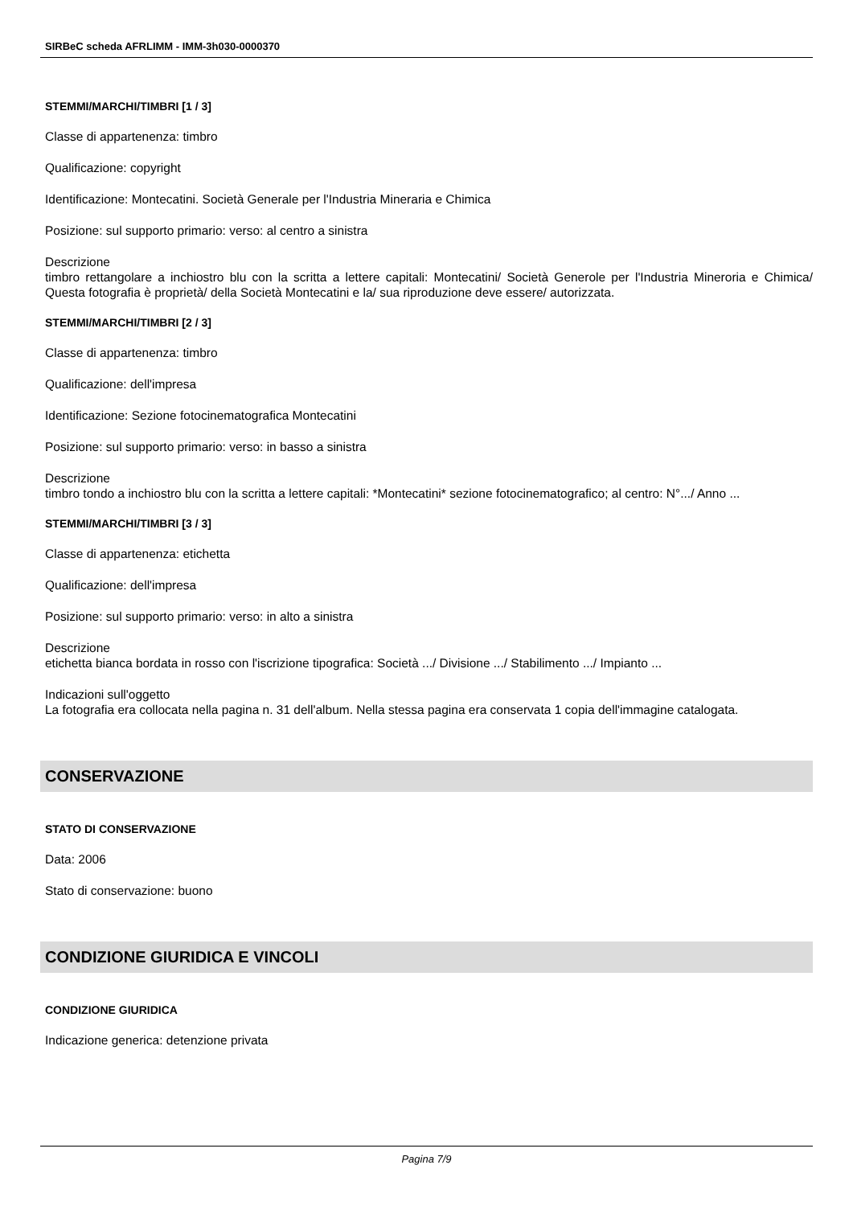SIRBeC scheda AFRLIMM - IMM-3h030-0000370
STEMMI/MARCHI/TIMBRI [1 / 3]
Classe di appartenenza: timbro
Qualificazione: copyright
Identificazione: Montecatini. Società Generale per l'Industria Mineraria e Chimica
Posizione: sul supporto primario: verso: al centro a sinistra
Descrizione
timbro rettangolare a inchiostro blu con la scritta a lettere capitali: Montecatini/ Società Generole per l'Industria Mineroria e Chimica/ Questa fotografia è proprietà/ della Società Montecatini e la/ sua riproduzione deve essere/ autorizzata.
STEMMI/MARCHI/TIMBRI [2 / 3]
Classe di appartenenza: timbro
Qualificazione: dell'impresa
Identificazione: Sezione fotocinematografica Montecatini
Posizione: sul supporto primario: verso: in basso a sinistra
Descrizione
timbro tondo a inchiostro blu con la scritta a lettere capitali: *Montecatini* sezione fotocinematografico; al centro: N°.../ Anno ...
STEMMI/MARCHI/TIMBRI [3 / 3]
Classe di appartenenza: etichetta
Qualificazione: dell'impresa
Posizione: sul supporto primario: verso: in alto a sinistra
Descrizione
etichetta bianca bordata in rosso con l'iscrizione tipografica: Società .../ Divisione .../ Stabilimento .../ Impianto ...
Indicazioni sull'oggetto
La fotografia era collocata nella pagina n. 31 dell'album. Nella stessa pagina era conservata 1 copia dell'immagine catalogata.
CONSERVAZIONE
STATO DI CONSERVAZIONE
Data: 2006
Stato di conservazione: buono
CONDIZIONE GIURIDICA E VINCOLI
CONDIZIONE GIURIDICA
Indicazione generica: detenzione privata
Pagina 7/9